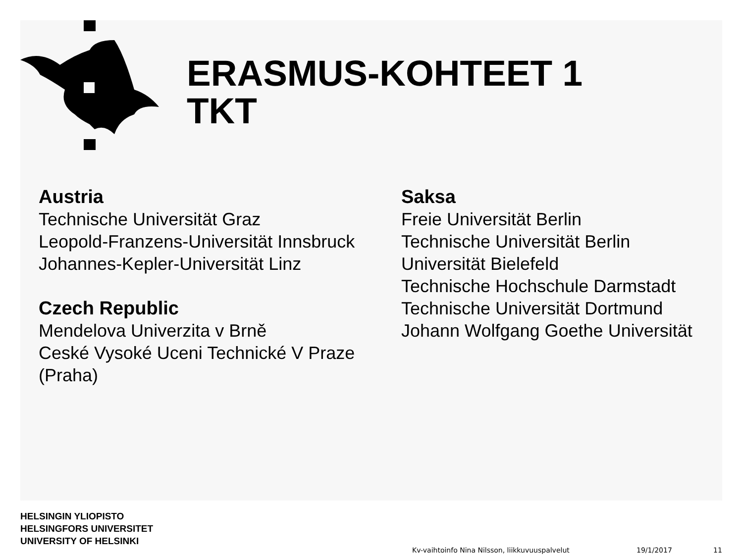ERASMUS-KOHTEET 1
TKT
Austria
Technische Universität Graz
Leopold-Franzens-Universität Innsbruck
Johannes-Kepler-Universität Linz
Czech Republic
Mendelova Univerzita v Brně
Ceské Vysoké Uceni Technické V Praze
(Praha)
Saksa
Freie Universität Berlin
Technische Universität Berlin
Universität Bielefeld
Technische Hochschule Darmstadt
Technische Universität Dortmund
Johann Wolfgang Goethe Universität
HELSINGIN YLIOPISTO
HELSINGFORS UNIVERSITET
UNIVERSITY OF HELSINKI
Kv-vaihtoinfo Nina Nilsson, liikkuvuuspalvelut
19/1/2017 11